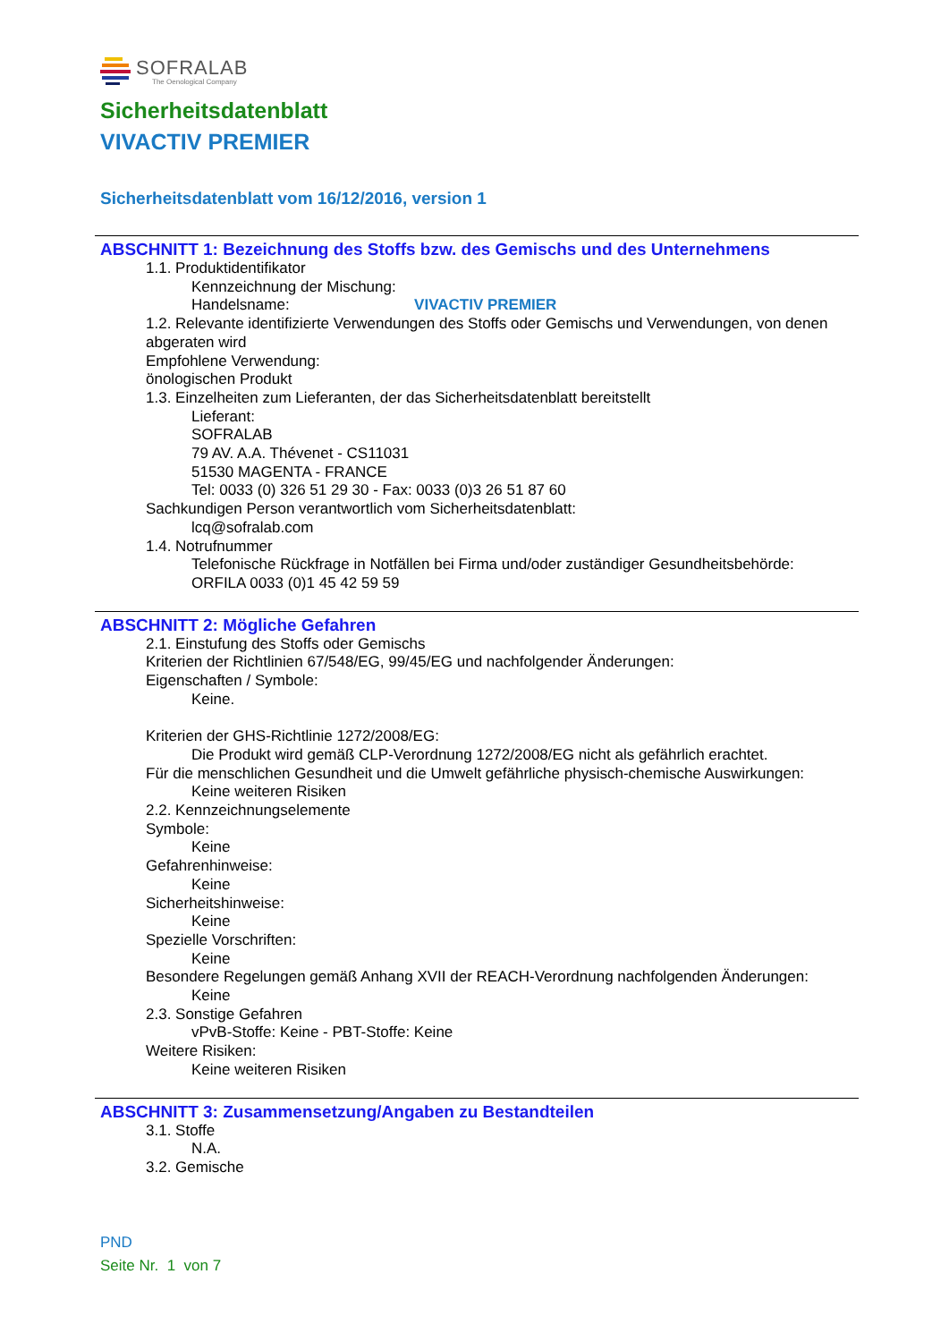SOFRALAB
The Oenological Company
Sicherheitsdatenblatt
VIVACTIV PREMIER
Sicherheitsdatenblatt vom 16/12/2016, version 1
ABSCHNITT 1: Bezeichnung des Stoffs bzw. des Gemischs und des Unternehmens
1.1. Produktidentifikator
Kennzeichnung der Mischung:
Handelsname: VIVACTIV PREMIER
1.2. Relevante identifizierte Verwendungen des Stoffs oder Gemischs und Verwendungen, von denen abgeraten wird
Empfohlene Verwendung:
önologischen Produkt
1.3. Einzelheiten zum Lieferanten, der das Sicherheitsdatenblatt bereitstellt
Lieferant:
SOFRALAB
79 AV. A.A. Thévenet - CS11031
51530 MAGENTA - FRANCE
Tel: 0033 (0) 326 51 29 30 - Fax: 0033 (0)3 26 51 87 60
Sachkundigen Person verantwortlich vom Sicherheitsdatenblatt:
lcq@sofralab.com
1.4. Notrufnummer
Telefonische Rückfrage in Notfällen bei Firma und/oder zuständiger Gesundheitsbehörde:
ORFILA 0033 (0)1 45 42 59 59
ABSCHNITT 2: Mögliche Gefahren
2.1. Einstufung des Stoffs oder Gemischs
Kriterien der Richtlinien 67/548/EG, 99/45/EG und nachfolgender Änderungen:
Eigenschaften / Symbole:
Keine.
Kriterien der GHS-Richtlinie 1272/2008/EG:
Die Produkt wird gemäß CLP-Verordnung 1272/2008/EG nicht als gefährlich erachtet.
Für die menschlichen Gesundheit und die Umwelt gefährliche physisch-chemische Auswirkungen:
Keine weiteren Risiken
2.2. Kennzeichnungselemente
Symbole:
Keine
Gefahrenhinweise:
Keine
Sicherheitshinweise:
Keine
Spezielle Vorschriften:
Keine
Besondere Regelungen gemäß Anhang XVII der REACH-Verordnung nachfolgenden Änderungen:
Keine
2.3. Sonstige Gefahren
vPvB-Stoffe: Keine - PBT-Stoffe: Keine
Weitere Risiken:
Keine weiteren Risiken
ABSCHNITT 3: Zusammensetzung/Angaben zu Bestandteilen
3.1. Stoffe
N.A.
3.2. Gemische
PND
Seite Nr. 1 von 7